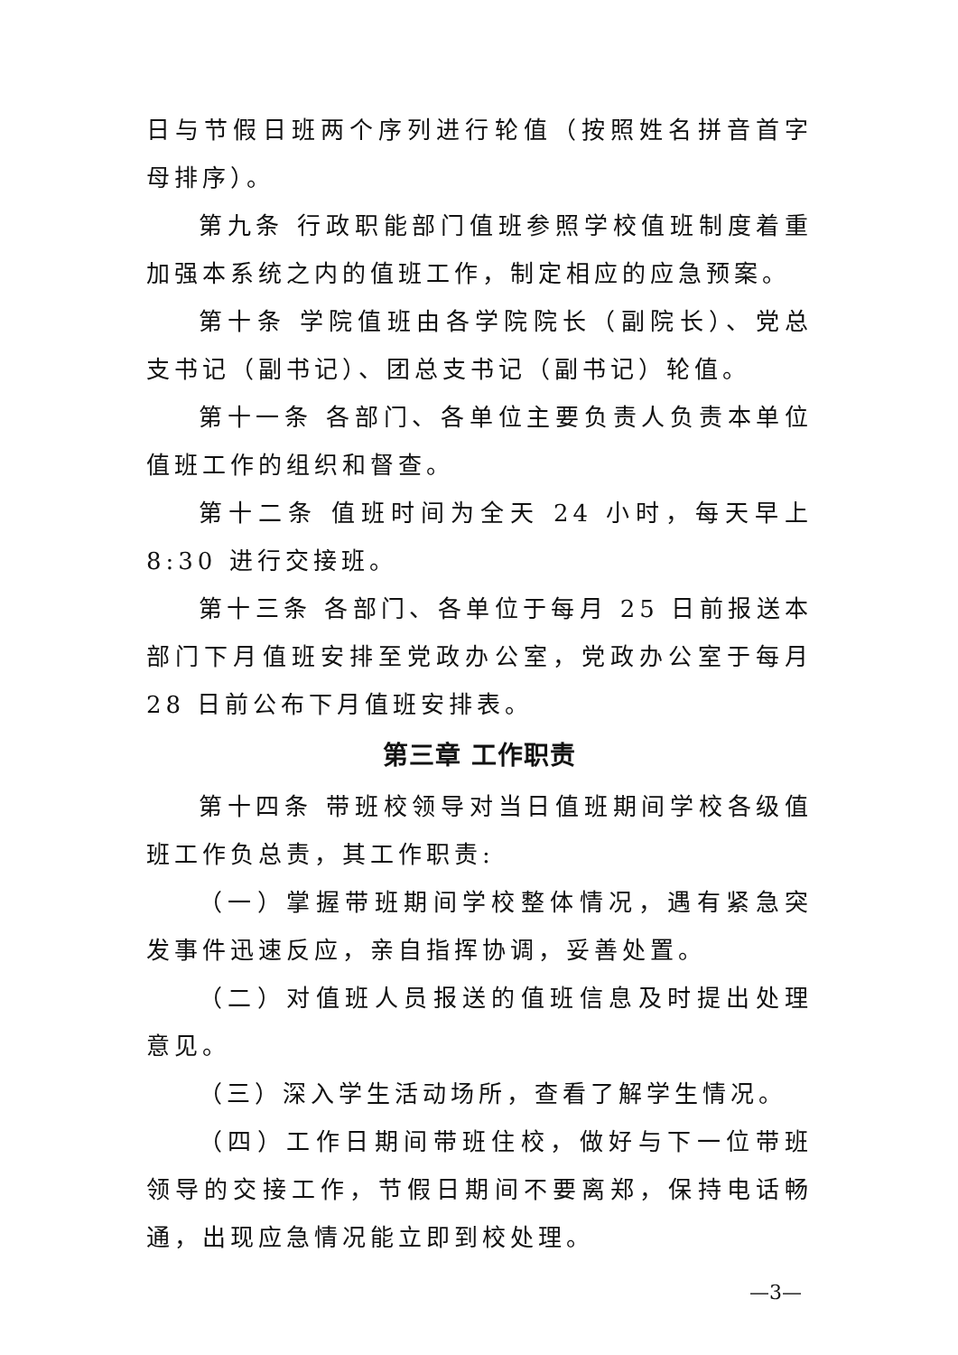日与节假日班两个序列进行轮值（按照姓名拼音首字母排序）。
第九条 行政职能部门值班参照学校值班制度着重加强本系统之内的值班工作，制定相应的应急预案。
第十条 学院值班由各学院院长（副院长）、党总支书记（副书记）、团总支书记（副书记）轮值。
第十一条 各部门、各单位主要负责人负责本单位值班工作的组织和督查。
第十二条 值班时间为全天 24 小时，每天早上 8:30 进行交接班。
第十三条 各部门、各单位于每月 25 日前报送本部门下月值班安排至党政办公室，党政办公室于每月 28 日前公布下月值班安排表。
第三章 工作职责
第十四条 带班校领导对当日值班期间学校各级值班工作负总责，其工作职责:
（一）掌握带班期间学校整体情况，遇有紧急突发事件迅速反应，亲自指挥协调，妥善处置。
（二）对值班人员报送的值班信息及时提出处理意见。
（三）深入学生活动场所，查看了解学生情况。
（四）工作日期间带班住校，做好与下一位带班领导的交接工作，节假日期间不要离郑，保持电话畅通，出现应急情况能立即到校处理。
—3—